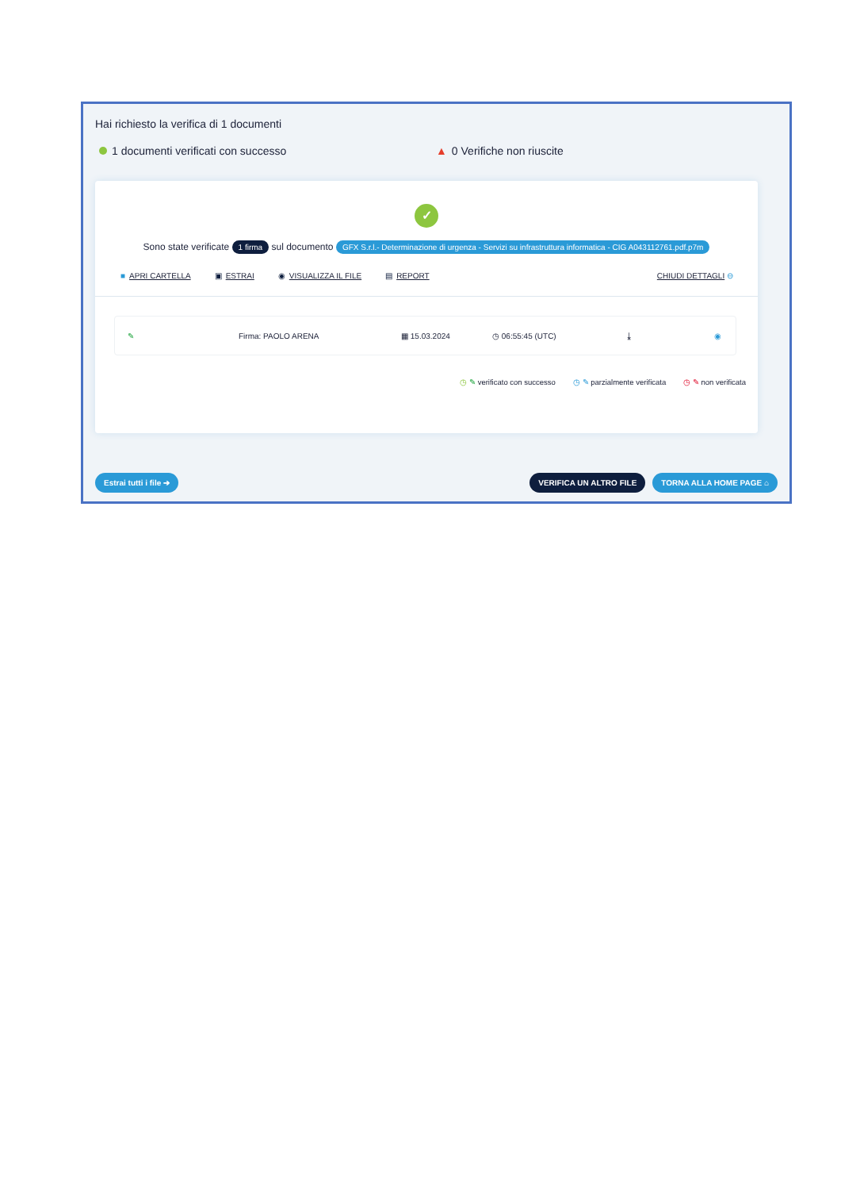Hai richiesto la verifica di 1 documenti
1 documenti verificati con successo ▲ 0 Verifiche non riuscite
✓
Sono state verificate 1 firma sul documento GFX S.r.l.- Determinazione di urgenza - Servizi su infrastruttura informatica - CIG A043112761.pdf.p7m
■ APRI CARTELLA ▣ ESTRAI ◉ VISUALIZZA IL FILE ▤ REPORT CHIUDI DETTAGLI ⊖
✎ Firma: PAOLO ARENA ▦ 15.03.2024 ◷ 06:55:45 (UTC) ⤓ ◉
◷ ✎ verificato con successo ◷ ✎ parzialmente verificata ◷ ✎ non verificata
Estrai tutti i file ➔ VERIFICA UN ALTRO FILE TORNA ALLA HOME PAGE ⌂